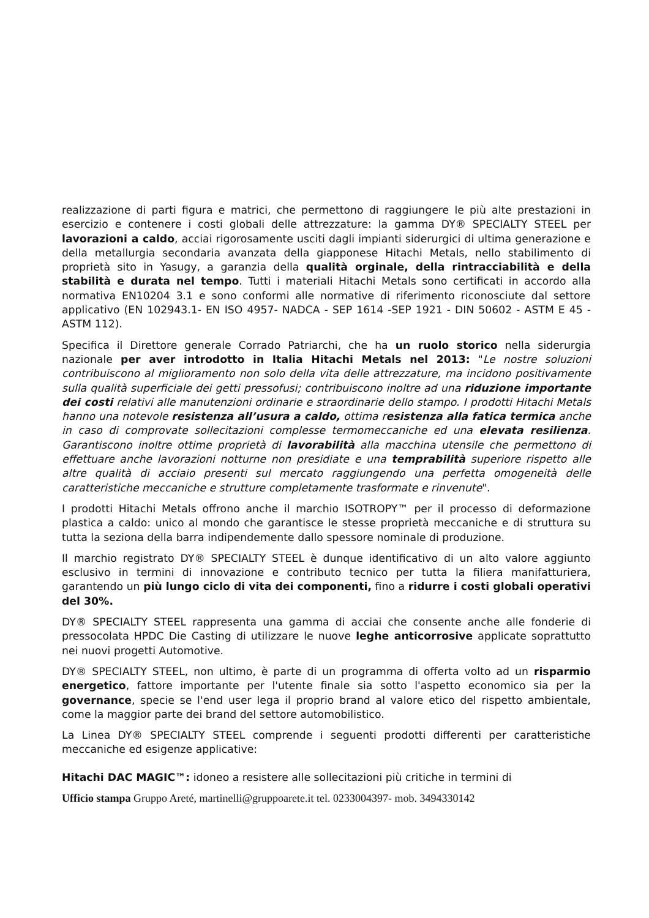realizzazione di parti figura e matrici, che permettono di raggiungere le più alte prestazioni in esercizio e contenere i costi globali delle attrezzature: la gamma DY® SPECIALTY STEEL per lavorazioni a caldo, acciai rigorosamente usciti dagli impianti siderurgici di ultima generazione e della metallurgia secondaria avanzata della giapponese Hitachi Metals, nello stabilimento di proprietà sito in Yasugy, a garanzia della qualità orginale, della rintracciabilità e della stabilità e durata nel tempo. Tutti i materiali Hitachi Metals sono certificati in accordo alla normativa EN10204 3.1 e sono conformi alle normative di riferimento riconosciute dal settore applicativo (EN 102943.1- EN ISO 4957- NADCA - SEP 1614 -SEP 1921 - DIN 50602 - ASTM E 45 - ASTM 112).
Specifica il Direttore generale Corrado Patriarchi, che ha un ruolo storico nella siderurgia nazionale per aver introdotto in Italia Hitachi Metals nel 2013: "Le nostre soluzioni contribuiscono al miglioramento non solo della vita delle attrezzature, ma incidono positivamente sulla qualità superficiale dei getti pressofusi; contribuiscono inoltre ad una riduzione importante dei costi relativi alle manutenzioni ordinarie e straordinarie dello stampo. I prodotti Hitachi Metals hanno una notevole resistenza all’usura a caldo, ottima resistenza alla fatica termica anche in caso di comprovate sollecitazioni complesse termomeccaniche ed una elevata resilienza. Garantiscono inoltre ottime proprietà di lavorabilità alla macchina utensile che permettono di effettuare anche lavorazioni notturne non presidiate e una temprabilità superiore rispetto alle altre qualità di acciaio presenti sul mercato raggiungendo una perfetta omogeneità delle caratteristiche meccaniche e strutture completamente trasformate e rinvenute".
I prodotti Hitachi Metals offrono anche il marchio ISOTROPY™ per il processo di deformazione plastica a caldo: unico al mondo che garantisce le stesse proprietà meccaniche e di struttura su tutta la seziona della barra indipendemente dallo spessore nominale di produzione.
Il marchio registrato DY® SPECIALTY STEEL è dunque identificativo di un alto valore aggiunto esclusivo in termini di innovazione e contributo tecnico per tutta la filiera manifatturiera, garantendo un più lungo ciclo di vita dei componenti, fino a ridurre i costi globali operativi del 30%.
DY® SPECIALTY STEEL rappresenta una gamma di acciai che consente anche alle fonderie di pressocolata HPDC Die Casting di utilizzare le nuove leghe anticorrosive applicate soprattutto nei nuovi progetti Automotive.
DY® SPECIALTY STEEL, non ultimo, è parte di un programma di offerta volto ad un risparmio energetico, fattore importante per l'utente finale sia sotto l'aspetto economico sia per la governance, specie se l'end user lega il proprio brand al valore etico del rispetto ambientale, come la maggior parte dei brand del settore automobilistico.
La Linea DY® SPECIALTY STEEL comprende i seguenti prodotti differenti per caratteristiche meccaniche ed esigenze applicative:
Hitachi DAC MAGIC™: idoneo a resistere alle sollecitazioni più critiche in termini di
Ufficio stampa Gruppo Areté, martinelli@gruppoarete.it tel. 0233004397- mob. 3494330142